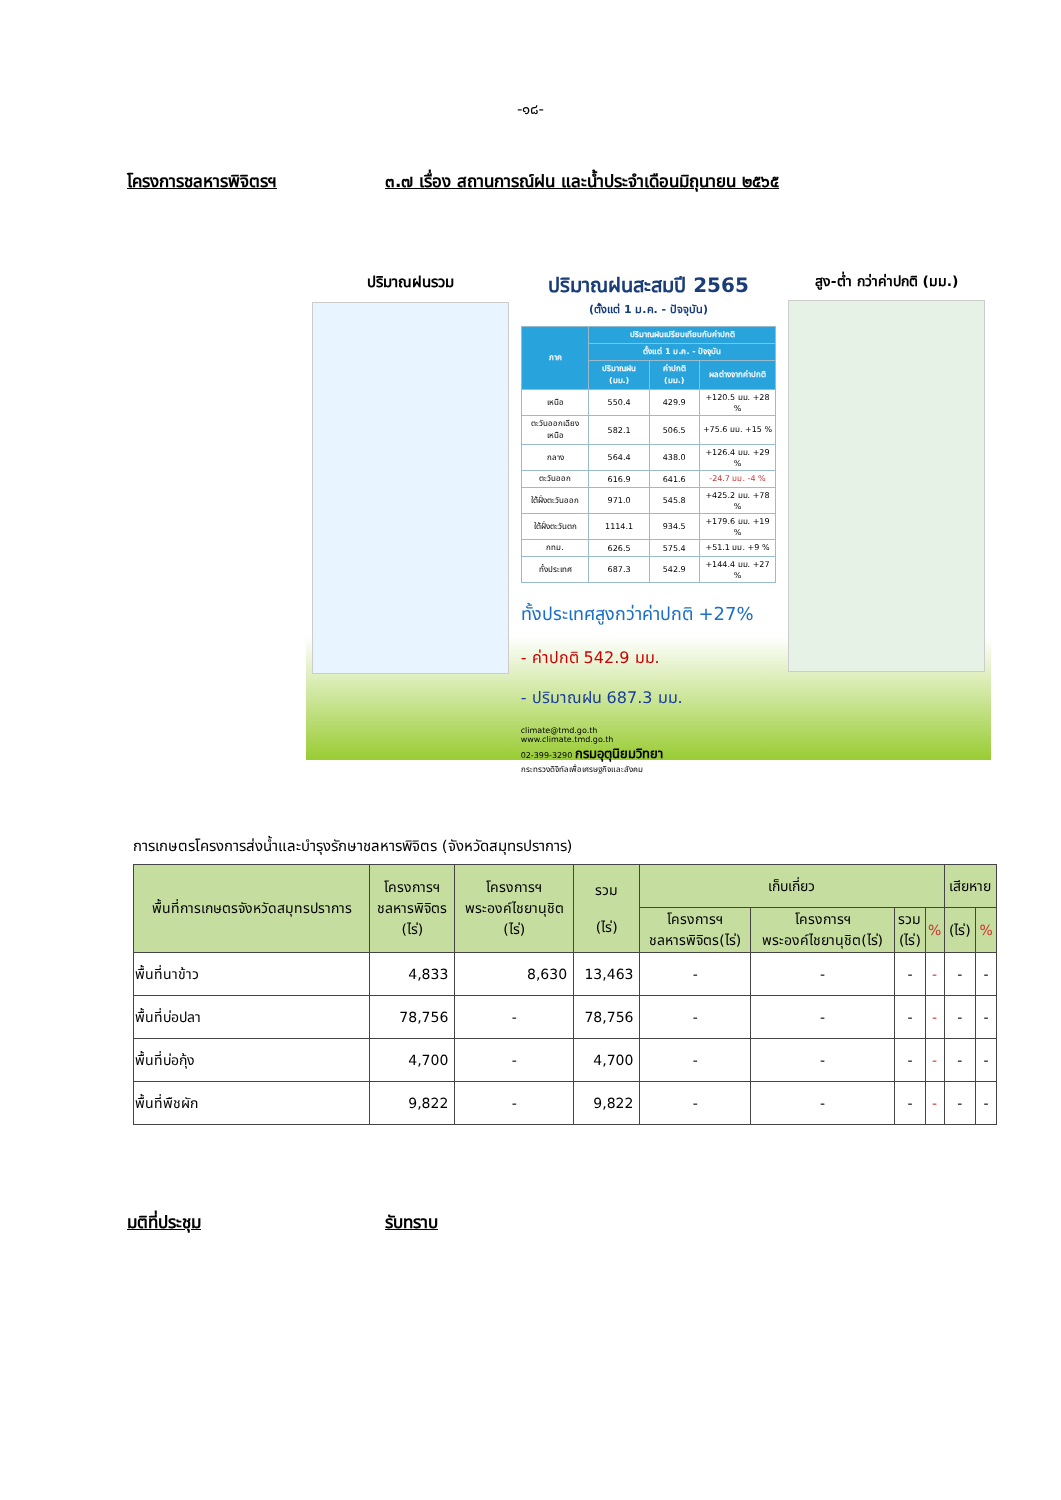-๑๘-
โครงการชลหารพิจิตรฯ ๓.๗ เรื่อง สถานการณ์ฝน และน้ำประจำเดือนมิถุนายน ๒๕๖๕
ปริมาณฝนรวม
ปริมาณฝนสะสมปี 2565
(ตั้งแต่ 1 ม.ค. - ปัจจุบัน)
| ภาค | ปริมาณฝนเปรียบเทียบกับค่าปกติ | | |
| --- | --- | --- | --- |
| | ตั้งแต่ 1 ม.ค. - ปัจจุบัน | | |
| | ปริมาณฝน (มม.) | ค่าปกติ (มม.) | ผลต่างจากค่าปกติ |
| เหนือ | 550.4 | 429.9 | +120.5 มม. +28 % |
| ตะวันออกเฉียงเหนือ | 582.1 | 506.5 | +75.6 มม. +15 % |
| กลาง | 564.4 | 438.0 | +126.4 มม. +29 % |
| ตะวันออก | 616.9 | 641.6 | -24.7 มม. -4 % |
| ใต้ฝั่งตะวันออก | 971.0 | 545.8 | +425.2 มม. +78 % |
| ใต้ฝั่งตะวันตก | 1114.1 | 934.5 | +179.6 มม. +19 % |
| กทม. | 626.5 | 575.4 | +51.1 มม. +9 % |
| ทั้งประเทศ | 687.3 | 542.9 | +144.4 มม. +27 % |
ทั้งประเทศสูงกว่าค่าปกติ +27%
- ค่าปกติ 542.9 มม.
- ปริมาณฝน 687.3 มม.
climate@tmd.go.th
www.climate.tmd.go.th
02-399-3290 กรมอุตุนิยมวิทยา
กระทรวงดิจิทัลเพื่อเศรษฐกิจและสังคม
สูง-ต่ำ กว่าค่าปกติ (มม.)
การเกษตรโครงการส่งน้ำและบำรุงรักษาชลหารพิจิตร (จังหวัดสมุทรปราการ)
| พื้นที่การเกษตรจังหวัดสมุทรปราการ | โครงการฯ ชลหารพิจิตร (ไร่) | โครงการฯ พระองค์ไชยานุชิต (ไร่) | รวม (ไร่) | เก็บเกี่ยว | | | | เสียหาย | |
| --- | --- | --- | --- | --- | --- | --- | --- | --- | --- |
| | | | | โครงการฯ ชลหารพิจิตร(ไร่) | โครงการฯ พระองค์ไชยานุชิต(ไร่) | รวม (ไร่) | % | | |
| | | | | | | | | (ไร่) | % |
| พื้นที่นาข้าว | 4,833 | 8,630 | 13,463 | - | - | - | - | - | - |
| พื้นที่บ่อปลา | 78,756 | - | 78,756 | - | - | - | - | - | - |
| พื้นที่บ่อกุ้ง | 4,700 | - | 4,700 | - | - | - | - | - | - |
| พื้นที่พืชผัก | 9,822 | - | 9,822 | - | - | - | - | - | - |
มติที่ประชุม รับทราบ